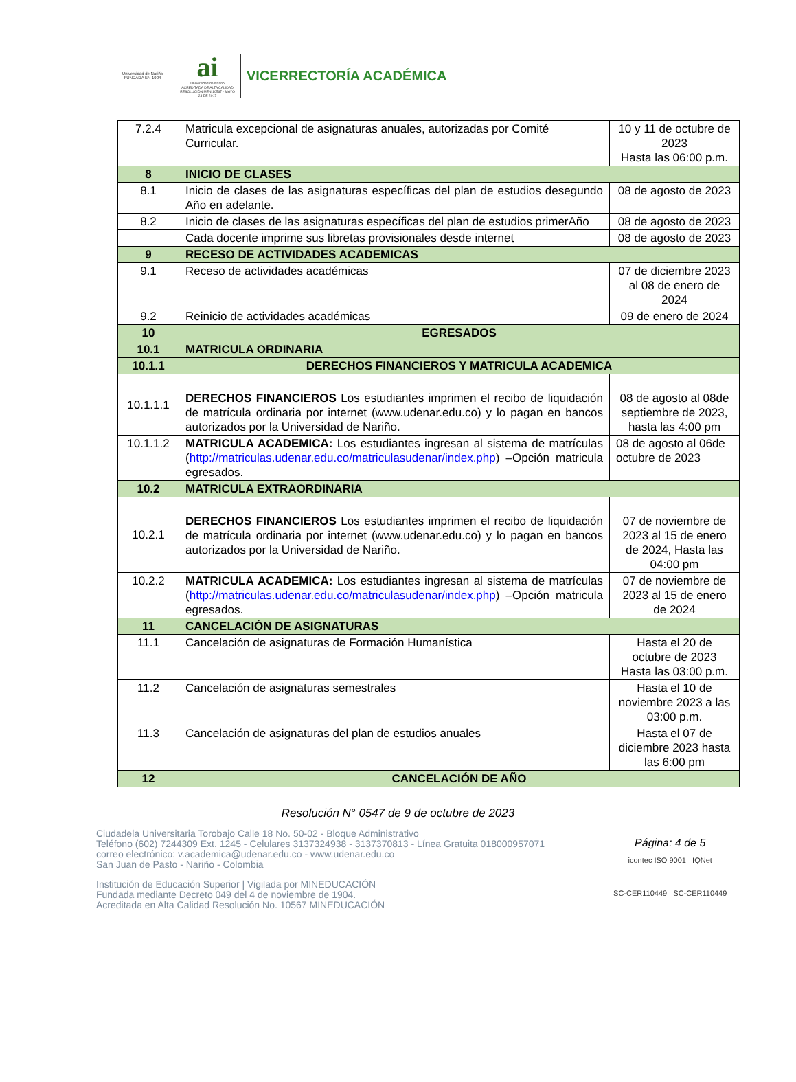Universidad de Nariño
FUNDADA EN 1904
ai
Universidad de Nariño
ACREDITADA DE ALTA CALIDAD
RESOLUCIÓN MEN 10567 - MAYO 23 DE 2017
VICERRECTORÍA ACADÉMICA
| 7.2.4 | Matricula excepcional de asignaturas anuales, autorizadas por Comité Curricular. | 10 y 11 de octubre de 2023 Hasta las 06:00 p.m. |
| 8 | INICIO DE CLASES | |
| 8.1 | Inicio de clases de las asignaturas específicas del plan de estudios desegundo Año en adelante. | 08 de agosto de 2023 |
| 8.2 | Inicio de clases de las asignaturas específicas del plan de estudios primerAño | 08 de agosto de 2023 |
| | Cada docente imprime sus libretas provisionales desde internet | 08 de agosto de 2023 |
| 9 | RECESO DE ACTIVIDADES ACADEMICAS | |
| 9.1 | Receso de actividades académicas | 07 de diciembre 2023 al 08 de enero de 2024 |
| 9.2 | Reinicio de actividades académicas | 09 de enero de 2024 |
| 10 | EGRESADOS | |
| 10.1 | MATRICULA ORDINARIA | |
| 10.1.1 | DERECHOS FINANCIEROS Y MATRICULA ACADEMICA | |
| 10.1.1.1 | DERECHOS FINANCIEROS Los estudiantes imprimen el recibo de liquidación de matrícula ordinaria por internet (www.udenar.edu.co) y lo pagan en bancos autorizados por la Universidad de Nariño. | 08 de agosto al 08de septiembre de 2023, hasta las 4:00 pm |
| 10.1.1.2 | MATRICULA ACADEMICA: Los estudiantes ingresan al sistema de matrículas ( http://matriculas.udenar.edu.co/matriculasudenar/index.php ) –Opción matricula egresados. | 08 de agosto al 06de octubre de 2023 |
| 10.2 | MATRICULA EXTRAORDINARIA | |
| 10.2.1 | DERECHOS FINANCIEROS Los estudiantes imprimen el recibo de liquidación de matrícula ordinaria por internet (www.udenar.edu.co) y lo pagan en bancos autorizados por la Universidad de Nariño. | 07 de noviembre de 2023 al 15 de enero de 2024, Hasta las 04:00 pm |
| 10.2.2 | MATRICULA ACADEMICA: Los estudiantes ingresan al sistema de matrículas ( http://matriculas.udenar.edu.co/matriculasudenar/index.php ) –Opción matricula egresados. | 07 de noviembre de 2023 al 15 de enero de 2024 |
| 11 | CANCELACIÓN DE ASIGNATURAS | |
| 11.1 | Cancelación de asignaturas de Formación Humanística | Hasta el 20 de octubre de 2023 Hasta las 03:00 p.m. |
| 11.2 | Cancelación de asignaturas semestrales | Hasta el 10 de noviembre 2023 a las 03:00 p.m. |
| 11.3 | Cancelación de asignaturas del plan de estudios anuales | Hasta el 07 de diciembre 2023 hasta las 6:00 pm |
| 12 | CANCELACIÓN DE AÑO | |
Resolución N° 0547 de 9 de octubre de 2023
Ciudadela Universitaria Torobajo Calle 18 No. 50-02 - Bloque Administrativo
Teléfono (602) 7244309 Ext. 1245 - Celulares 3137324938 - 3137370813 - Línea Gratuita 018000957071
correo electrónico: v.academica@udenar.edu.co - www.udenar.edu.co
San Juan de Pasto - Nariño - Colombia
Institución de Educación Superior | Vigilada por MINEDUCACIÓN
Fundada mediante Decreto 049 del 4 de noviembre de 1904.
Acreditada en Alta Calidad Resolución No. 10567 MINEDUCACIÓN
Página: 4 de 5
icontec ISO 9001 IQNet
SC-CER110449 SC-CER110449